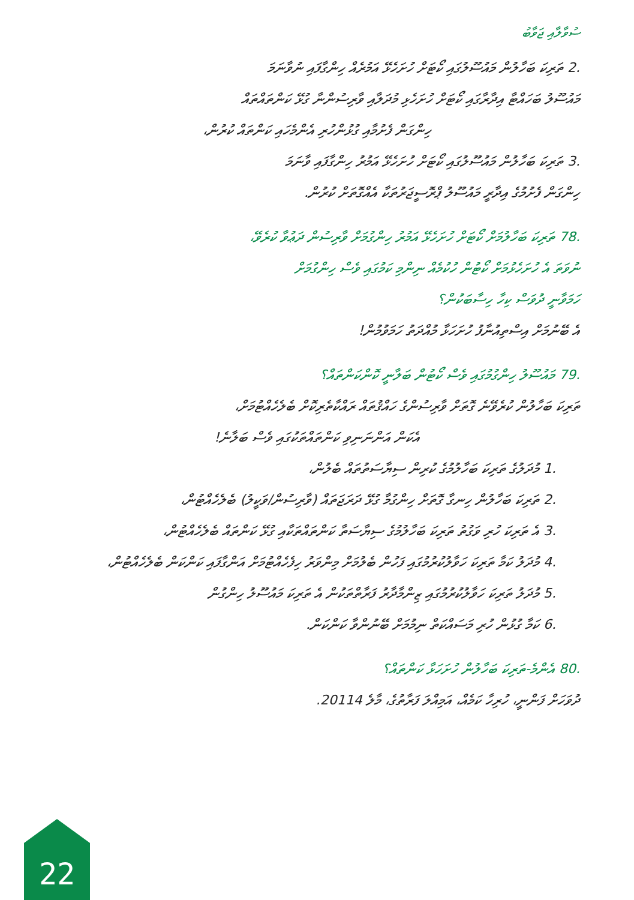ސުވާލާއި ޖަވާބު
.2 ތަރިކަ ބަހާލުން މައުސޫލުގައި ކޯޓަށް ހުށަހެޅޭ އަމުރެއް ހިންގާފައި ނުވާނަމަ
މައުސޫލު ބަހައްޓާ އިދާރާގައި ކޯޓަށް ހުށަހެޅި މުދަލާއި ވާރިސުންނާ ގުޅޭ ކަންތައްތައް
ހިންގަން ފެށުމާއި ގުޅުންހުރި އެންމެހައި ކަންތައް ކުރުން،
.3 ތަރިކަ ބަހާލުން މައުސޫލުގައި ކޯޓަށް ހުށަހެޅޭ އަމުރު ހިންގާފައި ވާނަމަ
ހިންގަން ފެށުމުގެ އިދާރީ މައުސޫލު ޕްރޮސީޖަރުތަކާ އެއްގޮތަށް ކުރުން.
.78 ތަރިކަ ބަހާލުމަށް ކޯޓަށް ހުށަހެޅޭ އަމުރު ހިންގުމަށް ވާރިސުން ދަޢުވާ ކުރެވޭ،
ނުވަތަ އެ ހުށަހެޅުމަށް ކޯޓުން ހުކުމެއް ނިންމި ކަމުގައި ވެސް ހިންގުމަށް
ހަމަވާނީ ދުވަސް ކިހާ ހިސާބަކުން؟
އެ ބޭނުމަށް އިސްތިއުނާފު ހުށަހަޅާ މުއްދަތު ހަމަވުމުން!
.79 މައުސޫލު ހިންގުމުގައި ވެސް ކޯޓުން ބަލާނީ ކޮންކަންތައް؟
ތަރިކަ ބަހާލުން ކުރެވޭނެ ގޮތަށް ވާރިސުންގެ ހައްޤުތައް ރައްކާތެރިކޮށް ބެލެހެއްޓުމަށް،
އެކަން އަންނަނިވި ކަންތައްތަކުގައި ވެސް ބަލާނެ!
.1 މުދަލުގެ ތަރިކަ ބަހާލުމުގެ ކުރިން ސިޔާސަތުތައް ބެލުން،
.2 ތަރިކަ ބަހާލުން ހިނގާ ގޮތަށް ހިންގުމާ ގުޅޭ ދަރަޖަތައް (ވާރިސުން/ވަކީލު) ބެލެހެއްޓުން،
.3 އެ ތަރިކަ ހުރި ވަގުތު ތަރިކަ ބަހާލުމުގެ ސިޔާސަތާ ކަންތައްތަކާއި ގުޅޭ ކަންތައް ބެލެހެއްޓުން،
.4 މުދަލު ކަމާ ތަރިކަ ހަވާލުކުރުމުގައި ފަހުން ބެލުމަށް މިންވަރު ހިފެހެއްޓުމަށް އަންގާފައި ކަންކަން ބެލެހެއްޓުން،
.5 މުދަލު ތަރިކަ ހަވާލުކުރުމުގައި ޒިންމާދާރު ފަރާތްތަކުން އެ ތަރިކަ މައުސޫލު ހިންގުން
.6 ކަމާ ގުޅުން ހުރި މަސައްކަތް ނިމުމަށް ބޭނުންވާ ކަންކަން.
.80 އެންމެ-ތަރިކަ ބަހާލުން ހުށަހަޅާ ކަންތައް؟
ދުވަހަށް ފަންނީ، ހުރިހާ ކަމެއް، އަމިއްލަ ފަރާތުގެ، މާލެ 20114.
22